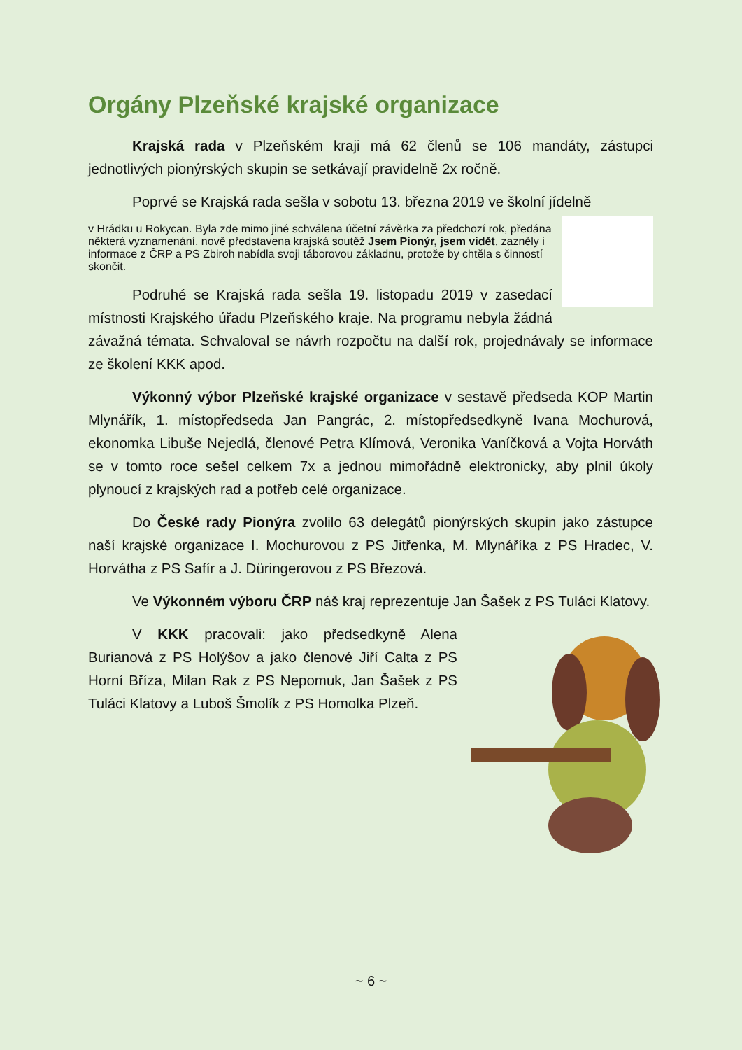Orgány Plzeňské krajské organizace
Krajská rada v Plzeňském kraji má 62 členů se 106 mandáty, zástupci jednotlivých pionýrských skupin se setkávají pravidelně 2x ročně.
Poprvé se Krajská rada sešla v sobotu 13. března 2019 ve školní jídelně
v Hrádku u Rokycan. Byla zde mimo jiné schválena účetní závěrka za předchozí rok, předána některá vyznamenání, nově představena krajská soutěž Jsem Pionýr, jsem vidět, zazněly i informace z ČRP a PS Zbiroh nabídla svoji táborovou základnu, protože by chtěla s činností skončit.
Podruhé se Krajská rada sešla 19. listopadu 2019 v zasedací místnosti Krajského úřadu Plzeňského kraje. Na programu nebyla žádná závažná témata. Schvaloval se návrh rozpočtu na další rok, projednávaly se informace ze školení KKK apod.
Výkonný výbor Plzeňské krajské organizace v sestavě předseda KOP Martin Mlynářík, 1. místopředseda Jan Pangrác, 2. místopředsedkyně Ivana Mochurová, ekonomka Libuše Nejedlá, členové Petra Klímová, Veronika Vaníčková a Vojta Horváth se v tomto roce sešel celkem 7x a jednou mimořádně elektronicky, aby plnil úkoly plynoucí z krajských rad a potřeb celé organizace.
Do České rady Pionýra zvolilo 63 delegátů pionýrských skupin jako zástupce naší krajské organizace I. Mochurovou z PS Jitřenka, M. Mlynáříka z PS Hradec, V. Horvátha z PS Safír a J. Düringerovou z PS Březová.
Ve Výkonném výboru ČRP náš kraj reprezentuje Jan Šašek z PS Tuláci Klatovy.
V KKK pracovali: jako předsedkyně Alena Burianová z PS Holýšov a jako členové Jiří Calta z PS Horní Bříza, Milan Rak z PS Nepomuk, Jan Šašek z PS Tuláci Klatovy a Luboš Šmolík z PS Homolka Plzeň.
~ 6 ~